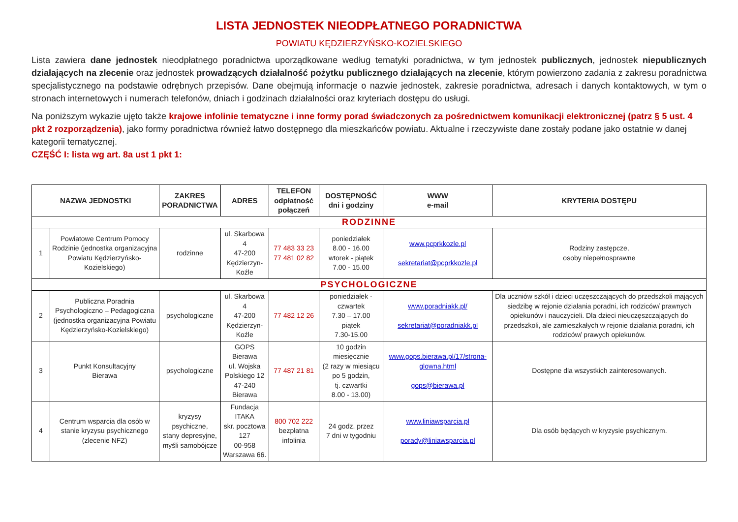LISTA JEDNOSTEK NIEODPŁATNEGO PORADNICTWA
POWIATU KĘDZIERZYŃSKO-KOZIELSKIEGO
Lista zawiera dane jednostek nieodpłatnego poradnictwa uporządkowane według tematyki poradnictwa, w tym jednostek publicznych, jednostek niepublicznych działających na zlecenie oraz jednostek prowadzących działalność pożytku publicznego działających na zlecenie, którym powierzono zadania z zakresu poradnictwa specjalistycznego na podstawie odrębnych przepisów. Dane obejmują informacje o nazwie jednostek, zakresie poradnictwa, adresach i danych kontaktowych, w tym o stronach internetowych i numerach telefonów, dniach i godzinach działalności oraz kryteriach dostępu do usługi.
Na poniższym wykazie ujęto także krajowe infolinie tematyczne i inne formy porad świadczonych za pośrednictwem komunikacji elektronicznej (patrz § 5 ust. 4 pkt 2 rozporządzenia), jako formy poradnictwa również łatwo dostępnego dla mieszkańców powiatu. Aktualne i rzeczywiste dane zostały podane jako ostatnie w danej kategorii tematycznej.
CZĘŚĆ I: lista wg art. 8a ust 1 pkt 1:
| NAZWA JEDNOSTKI | | ZAKRES PORADNICTWA | ADRES | TELEFON odpłatność połączeń | DOSTĘPNOŚĆ dni i godziny | WWW e-mail | KRYTERIA DOSTĘPU |
| --- | --- | --- | --- | --- | --- | --- | --- |
| RODZINNE | | | | | | | |
| 1 | Powiatowe Centrum Pomocy Rodzinie (jednostka organizacyjna Powiatu Kędzierzyńsko-Kozielskiego) | rodzinne | ul. Skarbowa 4 47-200 Kędzierzyn-Koźle | 77 483 33 23 77 481 02 82 | poniedziałek 8.00 - 16.00 wtorek - piątek 7.00 - 15.00 | www.pcprkkozle.pl sekretariat@pcprkkozle.pl | Rodziny zastępcze, osoby niepełnosprawne |
| PSYCHOLOGICZNE | | | | | | | |
| 2 | Publiczna Poradnia Psychologiczno – Pedagogiczna (jednostka organizacyjna Powiatu Kędzierzyńsko-Kozielskiego) | psychologiczne | ul. Skarbowa 4 47-200 Kędzierzyn-Koźle | 77 482 12 26 | poniedziałek - czwartek 7.30 – 17.00 piątek 7.30-15.00 | www.poradniakk.pl/ sekretariat@poradniakk.pl | Dla uczniów szkół i dzieci uczęszczających do przedszkoli mających siedzibę w rejonie działania poradni, ich rodziców/ prawnych opiekunów i nauczycieli. Dla dzieci nieuczęszczających do przedszkoli, ale zamieszkałych w rejonie działania poradni, ich rodziców/ prawych opiekunów. |
| 3 | Punkt Konsultacyjny Bierawa | psychologiczne | GOPS Bierawa ul. Wojska Polskiego 12 47-240 Bierawa | 77 487 21 81 | 10 godzin miesięcznie (2 razy w miesiącu po 5 godzin, tj. czwartki 8.00 - 13.00) | www.gops.bierawa.pl/17/strona-glowna.html gops@bierawa.pl | Dostępne dla wszystkich zainteresowanych. |
| 4 | Centrum wsparcia dla osób w stanie kryzysu psychicznego (zlecenie NFZ) | kryzysy psychiczne, stany depresyjne, myśli samobójcze | Fundacja ITAKA skr. pocztowa 127 00-958 Warszawa 66. | 800 702 222 bezpłatna infolinia | 24 godz. przez 7 dni w tygodniu | www.liniawsparcia.pl porady@liniawsparcia.pl | Dla osób będących w kryzysie psychicznym. |